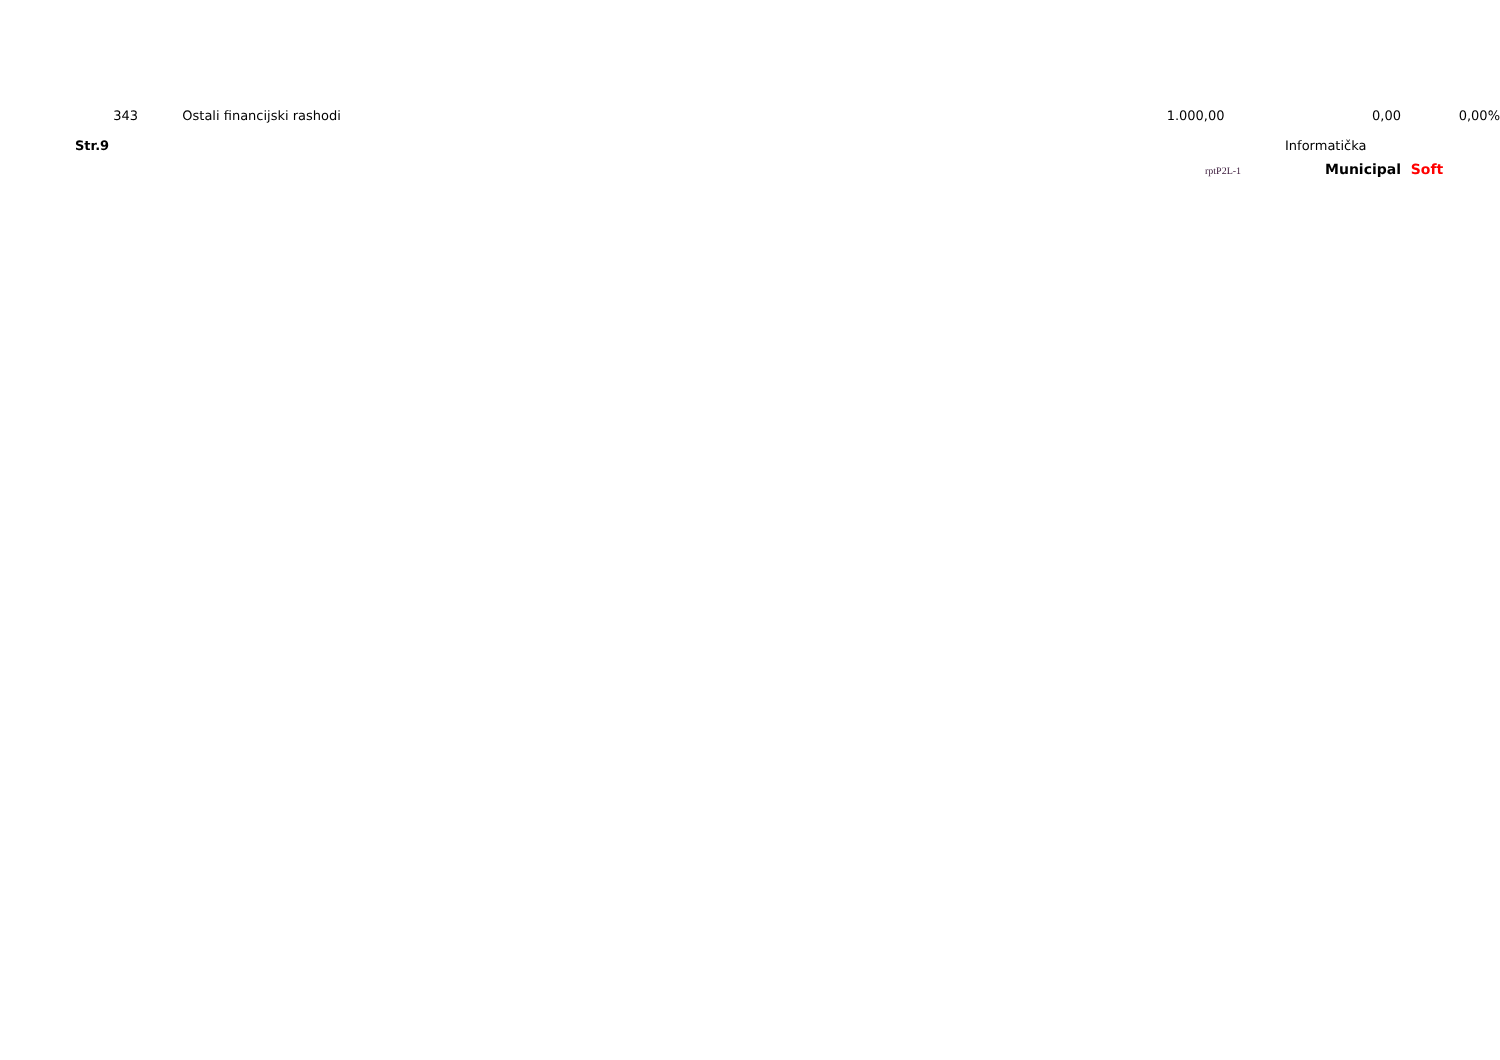| 343 | | Ostali financijski rashodi | 1.000,00 | | 0,00 | 0,00% |
Str.9 Informatička
rptP2L-1
Municipal Soft